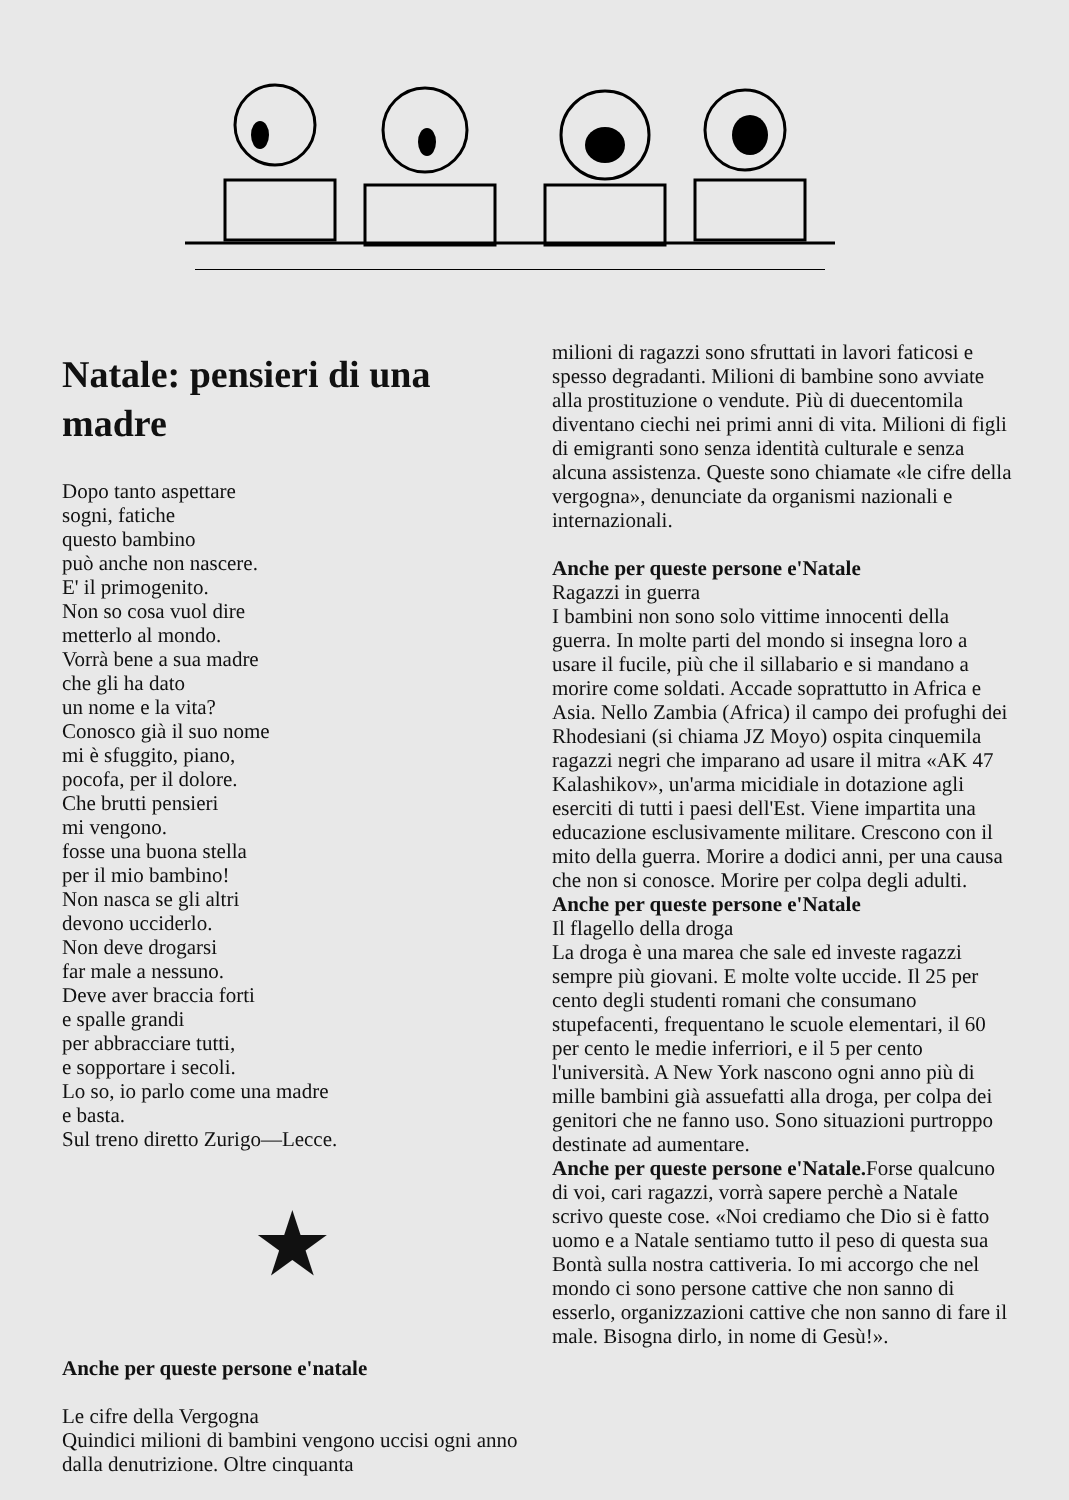Natale: pensieri di una madre
Dopo tanto aspettare
sogni, fatiche
questo bambino
può anche non nascere.
E' il primogenito.
Non so cosa vuol dire
metterlo al mondo.
Vorrà bene a sua madre
che gli ha dato
un nome e la vita?
Conosco già il suo nome
mi è sfuggito, piano,
pocofa, per il dolore.
Che brutti pensieri
mi vengono.
fosse una buona stella
per il mio bambino!
Non nasca se gli altri
devono ucciderlo.
Non deve drogarsi
far male a nessuno.
Deve aver braccia forti
e spalle grandi
per abbracciare tutti,
e sopportare i secoli.
Lo so, io parlo come una madre
e basta.
Sul treno diretto Zurigo—Lecce.
★
Anche per queste persone e'natale
Le cifre della Vergogna
Quindici milioni di bambini vengono uccisi ogni anno dalla denutrizione. Oltre cinquanta
milioni di ragazzi sono sfruttati in lavori faticosi e spesso degradanti. Milioni di bambine sono avviate alla prostituzione o vendute. Più di duecentomila diventano ciechi nei primi anni di vita. Milioni di figli di emigranti sono senza identità culturale e senza alcuna assistenza. Queste sono chiamate «le cifre della vergogna», denunciate da organismi nazionali e internazionali.
Anche per queste persone e'Natale
Ragazzi in guerra
I bambini non sono solo vittime innocenti della guerra. In molte parti del mondo si insegna loro a usare il fucile, più che il sillabario e si mandano a morire come soldati. Accade soprattutto in Africa e Asia. Nello Zambia (Africa) il campo dei profughi dei Rhodesiani (si chiama JZ Moyo) ospita cinquemila ragazzi negri che imparano ad usare il mitra «AK 47 Kalashikov», un'arma micidiale in dotazione agli eserciti di tutti i paesi dell'Est. Viene impartita una educazione esclusivamente militare. Crescono con il mito della guerra. Morire a dodici anni, per una causa che non si conosce. Morire per colpa degli adulti.
Anche per queste persone e'Natale
Il flagello della droga
La droga è una marea che sale ed investe ragazzi sempre più giovani. E molte volte uccide. Il 25 per cento degli studenti romani che consumano stupefacenti, frequentano le scuole elementari, il 60 per cento le medie inferriori, e il 5 per cento l'università. A New York nascono ogni anno più di mille bambini già assuefatti alla droga, per colpa dei genitori che ne fanno uso. Sono situazioni purtroppo destinate ad aumentare.
Anche per queste persone e'Natale. Forse qualcuno di voi, cari ragazzi, vorrà sapere perchè a Natale scrivo queste cose. «Noi crediamo che Dio si è fatto uomo e a Natale sentiamo tutto il peso di questa sua Bontà sulla nostra cattiveria. Io mi accorgo che nel mondo ci sono persone cattive che non sanno di esserlo, organizzazioni cattive che non sanno di fare il male. Bisogna dirlo, in nome di Gesù!».